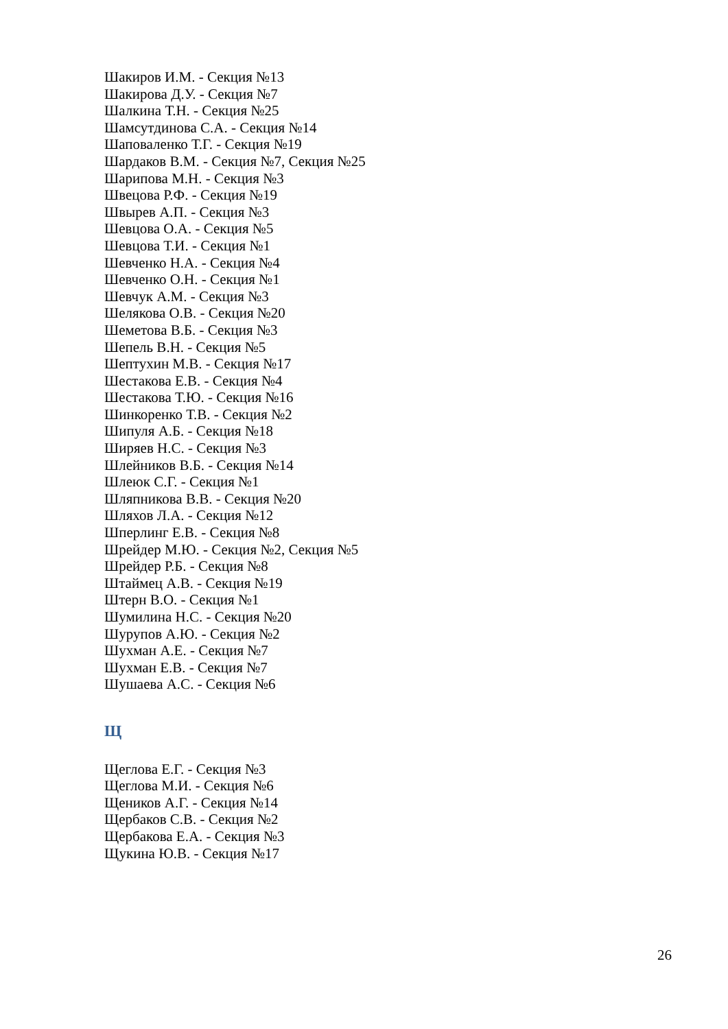Шакиров И.М. - Секция №13
Шакирова Д.У. - Секция №7
Шалкина Т.Н. - Секция №25
Шамсутдинова С.А. - Секция №14
Шаповаленко Т.Г. - Секция №19
Шардаков В.М. - Секция №7, Секция №25
Шарипова М.Н. - Секция №3
Швецова Р.Ф. - Секция №19
Швырев А.П. - Секция №3
Шевцова О.А. - Секция №5
Шевцова Т.И. - Секция №1
Шевченко Н.А. - Секция №4
Шевченко О.Н. - Секция №1
Шевчук А.М. - Секция №3
Шелякова О.В. - Секция №20
Шеметова В.Б. - Секция №3
Шепель В.Н. - Секция №5
Шептухин М.В. - Секция №17
Шестакова Е.В. - Секция №4
Шестакова Т.Ю. - Секция №16
Шинкоренко Т.В. - Секция №2
Шипуля А.Б. - Секция №18
Ширяев Н.С. - Секция №3
Шлейников В.Б. - Секция №14
Шлеюк С.Г. - Секция №1
Шляпникова В.В. - Секция №20
Шляхов Л.А. - Секция №12
Шперлинг Е.В. - Секция №8
Шрейдер М.Ю. - Секция №2, Секция №5
Шрейдер Р.Б. - Секция №8
Штаймец А.В. - Секция №19
Штерн В.О. - Секция №1
Шумилина Н.С. - Секция №20
Шурупов А.Ю. - Секция №2
Шухман А.Е. - Секция №7
Шухман Е.В. - Секция №7
Шушаева А.С. - Секция №6
Щ
Щеглова Е.Г. - Секция №3
Щеглова М.И. - Секция №6
Щеников А.Г. - Секция №14
Щербаков С.В. - Секция №2
Щербакова Е.А. - Секция №3
Щукина Ю.В. - Секция №17
26